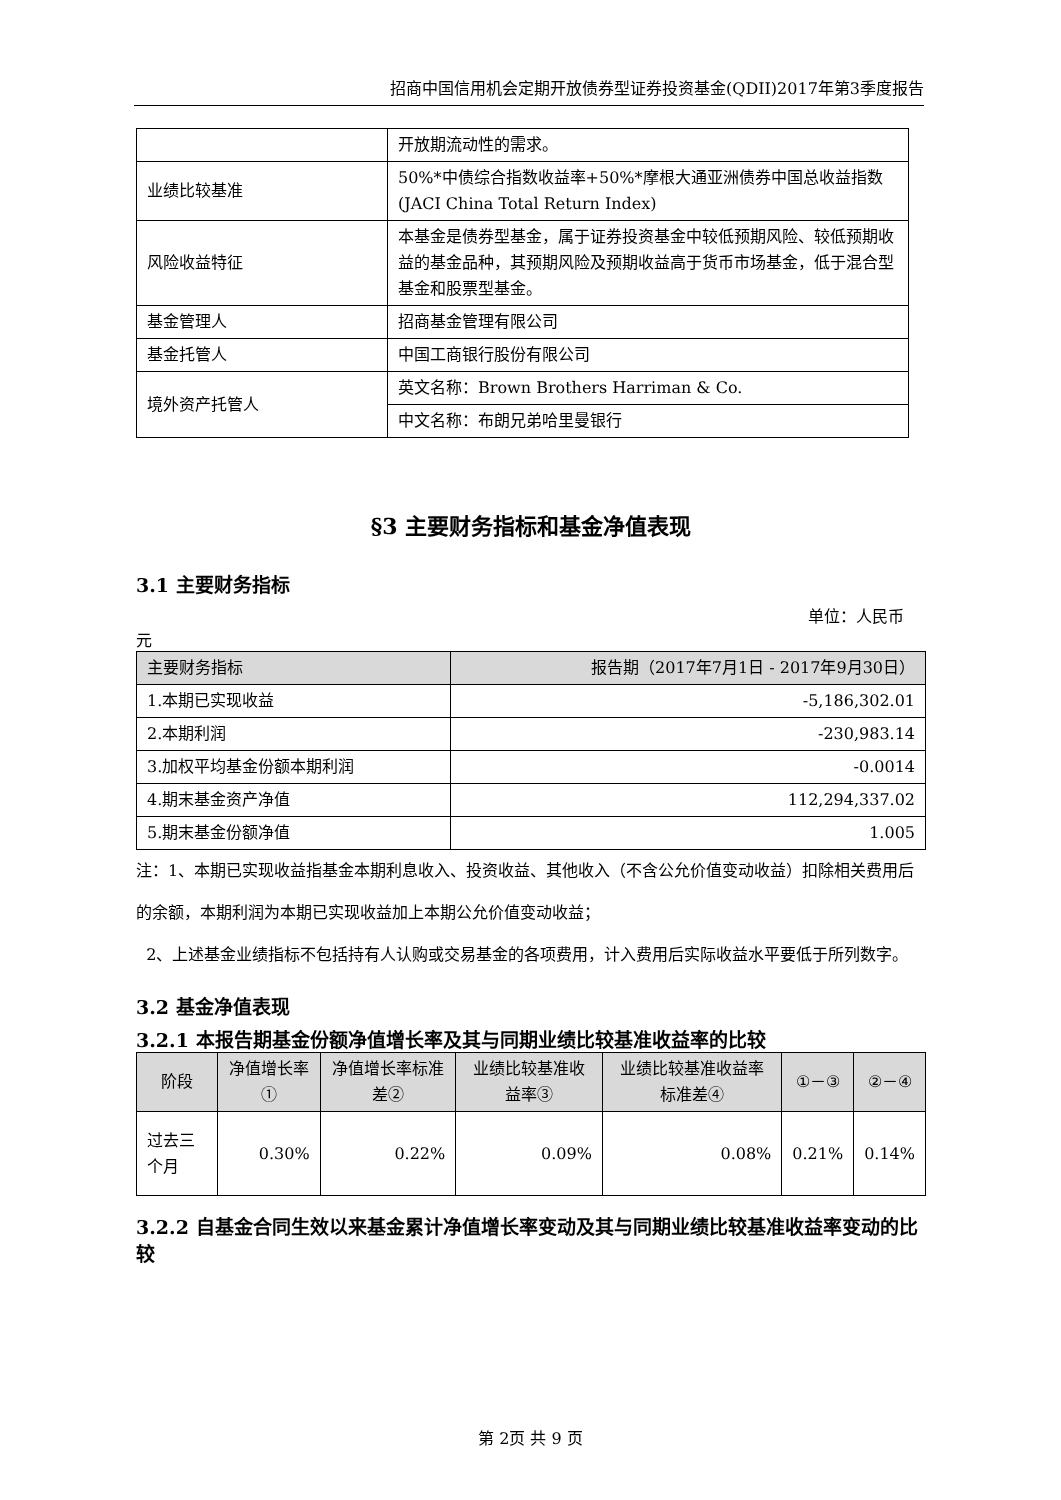招商中国信用机会定期开放债券型证券投资基金(QDII)2017年第3季度报告
| | 开放期流动性的需求。 |
| 业绩比较基准 | 50%*中债综合指数收益率+50%*摩根大通亚洲债券中国总收益指数(JACI China Total Return Index) |
| 风险收益特征 | 本基金是债券型基金，属于证券投资基金中较低预期风险、较低预期收益的基金品种，其预期风险及预期收益高于货币市场基金，低于混合型基金和股票型基金。 |
| 基金管理人 | 招商基金管理有限公司 |
| 基金托管人 | 中国工商银行股份有限公司 |
| 境外资产托管人 | 英文名称：Brown Brothers Harriman & Co. |
| | 中文名称：布朗兄弟哈里曼银行 |
§3 主要财务指标和基金净值表现
3.1 主要财务指标
单位：人民币
元
| 主要财务指标 | 报告期（2017年7月1日 - 2017年9月30日） |
| 1.本期已实现收益 | -5,186,302.01 |
| 2.本期利润 | -230,983.14 |
| 3.加权平均基金份额本期利润 | -0.0014 |
| 4.期末基金资产净值 | 112,294,337.02 |
| 5.期末基金份额净值 | 1.005 |
注：1、本期已实现收益指基金本期利息收入、投资收益、其他收入（不含公允价值变动收益）扣除相关费用后的余额，本期利润为本期已实现收益加上本期公允价值变动收益；
2、上述基金业绩指标不包括持有人认购或交易基金的各项费用，计入费用后实际收益水平要低于所列数字。
3.2 基金净值表现
3.2.1 本报告期基金份额净值增长率及其与同期业绩比较基准收益率的比较
| 阶段 | 净值增长率① | 净值增长率标准差② | 业绩比较基准收益率③ | 业绩比较基准收益率标准差④ | ①－③ | ②－④ |
| 过去三个月 | 0.30% | 0.22% | 0.09% | 0.08% | 0.21% | 0.14% |
3.2.2 自基金合同生效以来基金累计净值增长率变动及其与同期业绩比较基准收益率变动的比较
第 2页 共 9 页